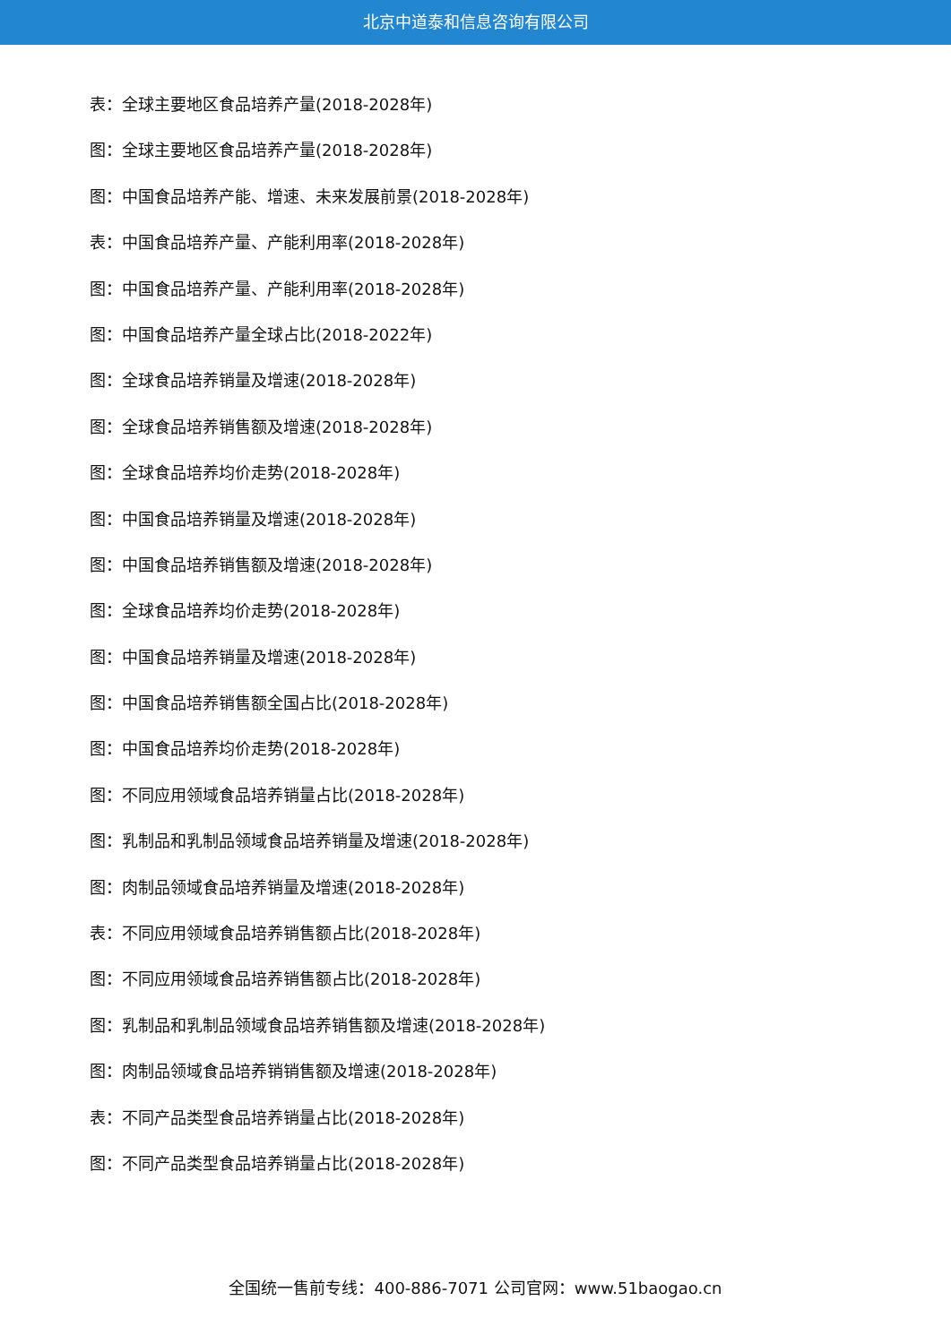北京中道泰和信息咨询有限公司
表：全球主要地区食品培养产量(2018-2028年)
图：全球主要地区食品培养产量(2018-2028年)
图：中国食品培养产能、增速、未来发展前景(2018-2028年)
表：中国食品培养产量、产能利用率(2018-2028年)
图：中国食品培养产量、产能利用率(2018-2028年)
图：中国食品培养产量全球占比(2018-2022年)
图：全球食品培养销量及增速(2018-2028年)
图：全球食品培养销售额及增速(2018-2028年)
图：全球食品培养均价走势(2018-2028年)
图：中国食品培养销量及增速(2018-2028年)
图：中国食品培养销售额及增速(2018-2028年)
图：全球食品培养均价走势(2018-2028年)
图：中国食品培养销量及增速(2018-2028年)
图：中国食品培养销售额全国占比(2018-2028年)
图：中国食品培养均价走势(2018-2028年)
图：不同应用领域食品培养销量占比(2018-2028年)
图：乳制品和乳制品领域食品培养销量及增速(2018-2028年)
图：肉制品领域食品培养销量及增速(2018-2028年)
表：不同应用领域食品培养销售额占比(2018-2028年)
图：不同应用领域食品培养销售额占比(2018-2028年)
图：乳制品和乳制品领域食品培养销售额及增速(2018-2028年)
图：肉制品领域食品培养销销售额及增速(2018-2028年)
表：不同产品类型食品培养销量占比(2018-2028年)
图：不同产品类型食品培养销量占比(2018-2028年)
全国统一售前专线：400-886-7071 公司官网：www.51baogao.cn